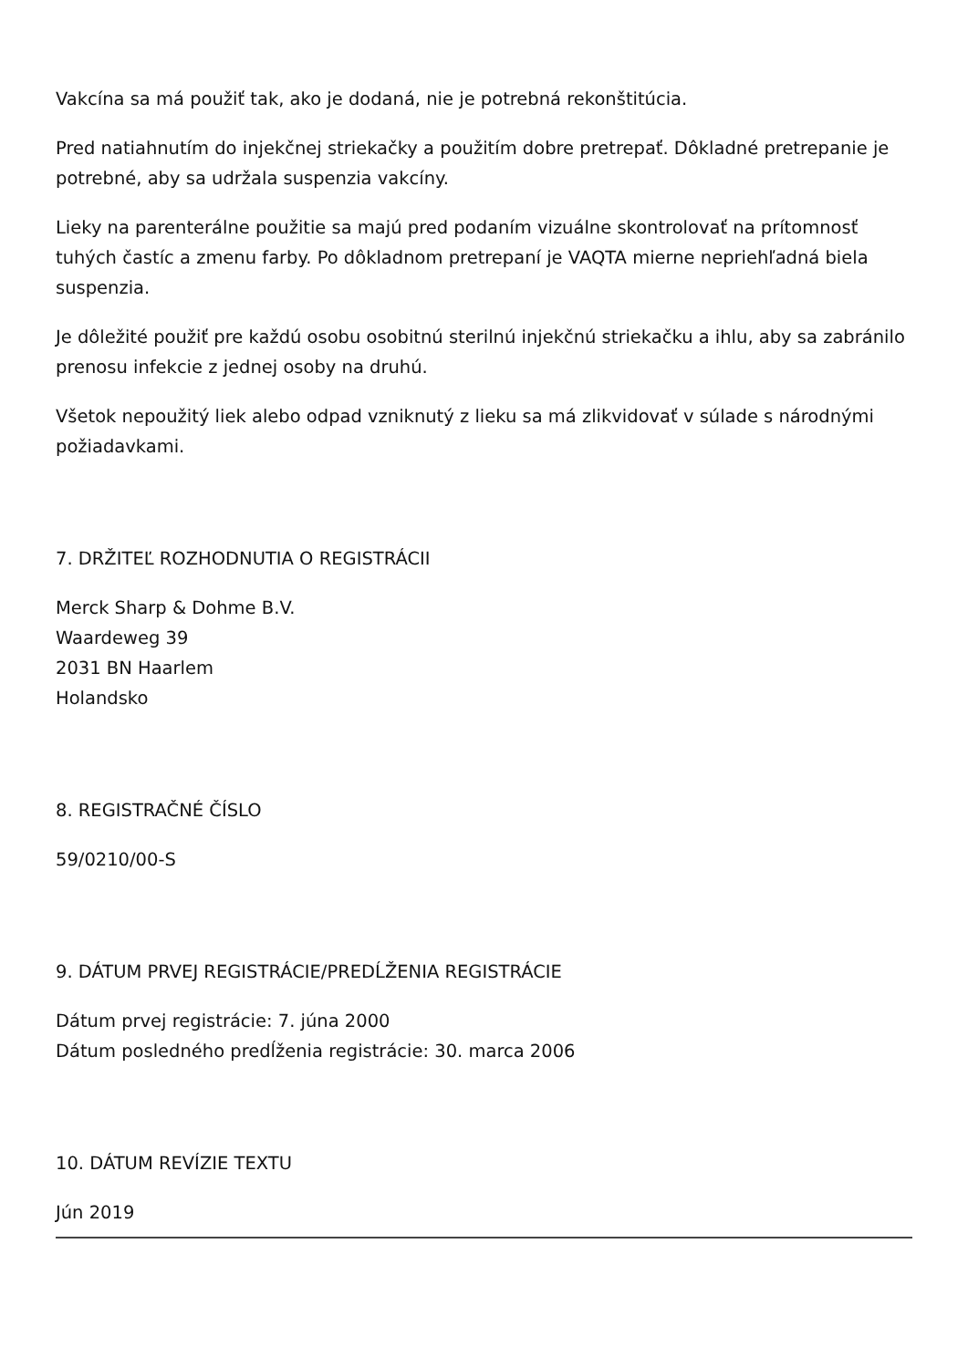Vakcína sa má použiť tak, ako je dodaná, nie je potrebná rekonštitúcia.
Pred natiahnutím do injekčnej striekačky a použitím dobre pretrepať. Dôkladné pretrepanie je potrebné, aby sa udržala suspenzia vakcíny.
Lieky na parenterálne použitie sa majú pred podaním vizuálne skontrolovať na prítomnosť tuhých častíc a zmenu farby. Po dôkladnom pretrepaní je VAQTA mierne nepriehľadná biela suspenzia.
Je dôležité použiť pre každú osobu osobitnú sterilnú injekčnú striekačku a ihlu, aby sa zabránilo prenosu infekcie z jednej osoby na druhú.
Všetok nepoužitý liek alebo odpad vzniknutý z lieku sa má zlikvidovať v súlade s národnými požiadavkami.
7. DRŽITEĽ ROZHODNUTIA O REGISTRÁCII
Merck Sharp & Dohme B.V.
Waardeweg 39
2031 BN Haarlem
Holandsko
8. REGISTRAČNÉ ČÍSLO
59/0210/00-S
9. DÁTUM PRVEJ REGISTRÁCIE/PREDĹŽENIA REGISTRÁCIE
Dátum prvej registrácie: 7. júna 2000
Dátum posledného predĺženia registrácie: 30. marca 2006
10. DÁTUM REVÍZIE TEXTU
Jún 2019